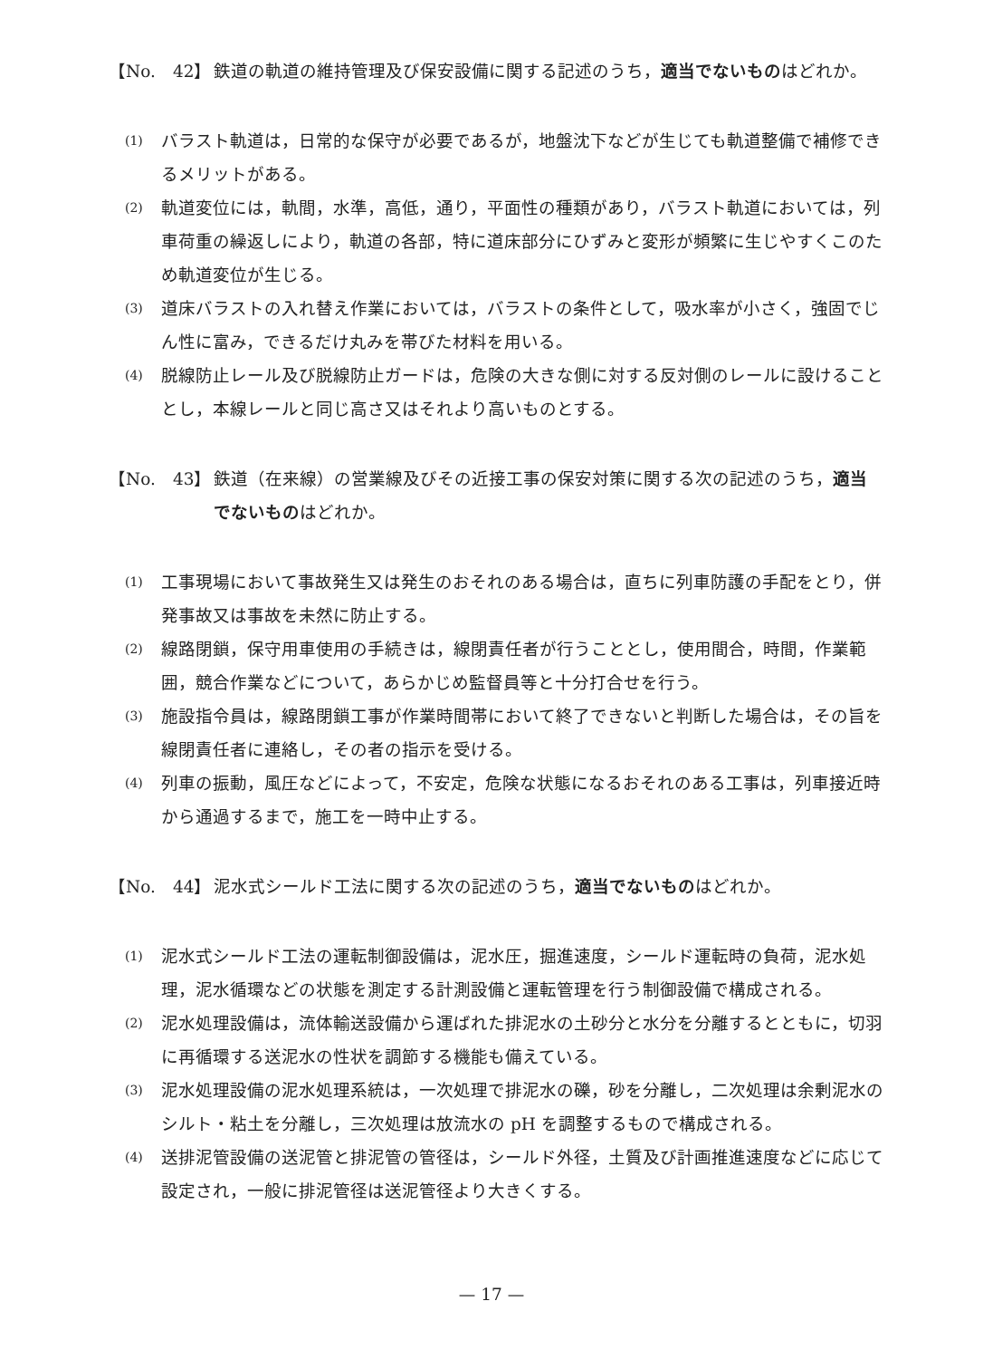【No.　42】 鉄道の軌道の維持管理及び保安設備に関する記述のうち，適当でないものはどれか。
(1)
バラスト軌道は，日常的な保守が必要であるが，地盤沈下などが生じても軌道整備で補修できるメリットがある。
(2)
軌道変位には，軌間，水準，高低，通り，平面性の種類があり，バラスト軌道においては，列車荷重の繰返しにより，軌道の各部，特に道床部分にひずみと変形が頻繁に生じやすくこのため軌道変位が生じる。
(3)
道床バラストの入れ替え作業においては，バラストの条件として，吸水率が小さく，強固でじん性に富み，できるだけ丸みを帯びた材料を用いる。
(4)
脱線防止レール及び脱線防止ガードは，危険の大きな側に対する反対側のレールに設けることとし，本線レールと同じ高さ又はそれより高いものとする。
【No.　43】 鉄道（在来線）の営業線及びその近接工事の保安対策に関する次の記述のうち，適当でないものはどれか。
(1)
工事現場において事故発生又は発生のおそれのある場合は，直ちに列車防護の手配をとり，併発事故又は事故を未然に防止する。
(2)
線路閉鎖，保守用車使用の手続きは，線閉責任者が行うこととし，使用間合，時間，作業範囲，競合作業などについて，あらかじめ監督員等と十分打合せを行う。
(3)
施設指令員は，線路閉鎖工事が作業時間帯において終了できないと判断した場合は，その旨を線閉責任者に連絡し，その者の指示を受ける。
(4)
列車の振動，風圧などによって，不安定，危険な状態になるおそれのある工事は，列車接近時から通過するまで，施工を一時中止する。
【No.　44】 泥水式シールド工法に関する次の記述のうち，適当でないものはどれか。
(1)
泥水式シールド工法の運転制御設備は，泥水圧，掘進速度，シールド運転時の負荷，泥水処理，泥水循環などの状態を測定する計測設備と運転管理を行う制御設備で構成される。
(2)
泥水処理設備は，流体輸送設備から運ばれた排泥水の土砂分と水分を分離するとともに，切羽に再循環する送泥水の性状を調節する機能も備えている。
(3)
泥水処理設備の泥水処理系統は，一次処理で排泥水の礫，砂を分離し，二次処理は余剰泥水のシルト・粘土を分離し，三次処理は放流水の pH を調整するもので構成される。
(4)
送排泥管設備の送泥管と排泥管の管径は，シールド外径，土質及び計画推進速度などに応じて設定され，一般に排泥管径は送泥管径より大きくする。
— 17 —